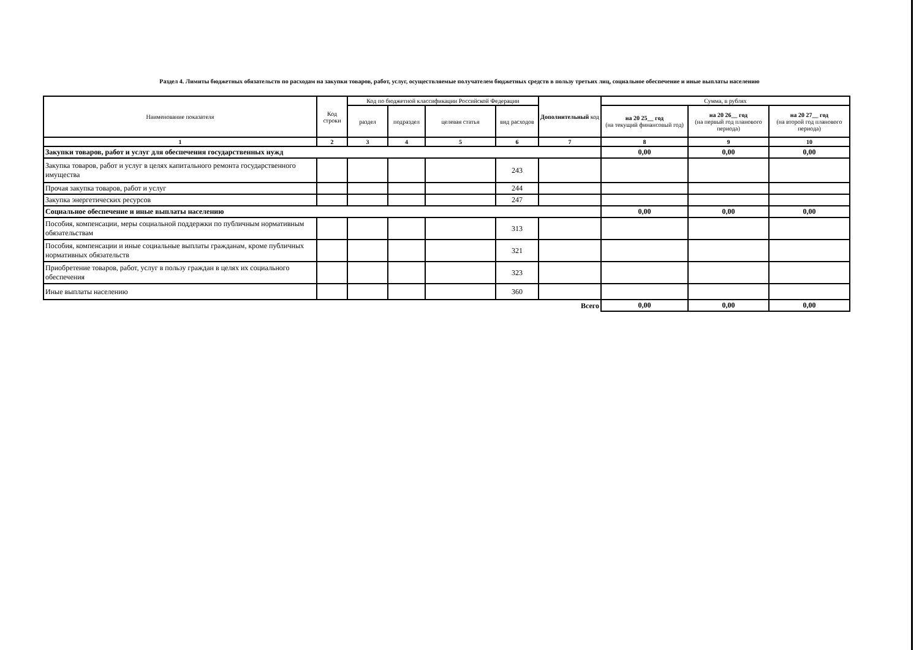Раздел 4. Лимиты бюджетных обязательств по расходам на закупки товаров, работ, услуг, осуществляемые получателем бюджетных средств в пользу третьих лиц, социальное обеспечение и иные выплаты населению
| Наименование показателя | Код строки | Код по бюджетной классификации Российской Федерации | | | | Дополнительный код | Сумма, в рублях | | |
| --- | --- | --- | --- | --- | --- | --- | --- | --- | --- |
| | | раздел | подраздел | целевая статья | вид расходов | | на 20 25__ год (на текущий финансовый год) | на 20 26__ год (на первый год планового периода) | на 20 27__ год (на второй год планового периода) |
| 1 | 2 | 3 | 4 | 5 | 6 | 7 | 8 | 9 | 10 |
| Закупки товаров, работ и услуг для обеспечения государственных нужд | | | | | | | 0,00 | 0,00 | 0,00 |
| Закупка товаров, работ и услуг в целях капитального ремонта государственного имущества | | | | | 243 | | | | |
| Прочая закупка товаров, работ и услуг | | | | | 244 | | | | |
| Закупка энергетических ресурсов | | | | | 247 | | | | |
| Социальное обеспечение и иные выплаты населению | | | | | | | 0,00 | 0,00 | 0,00 |
| Пособия, компенсации, меры социальной поддержки по публичным нормативным обязательствам | | | | | 313 | | | | |
| Пособия, компенсации и иные социальные выплаты гражданам, кроме публичных нормативных обязательств | | | | | 321 | | | | |
| Приобретение товаров, работ, услуг в пользу граждан в целях их социального обеспечения | | | | | 323 | | | | |
| Иные выплаты населению | | | | | 360 | | | | |
| Всего | | | | | | | 0,00 | 0,00 | 0,00 |